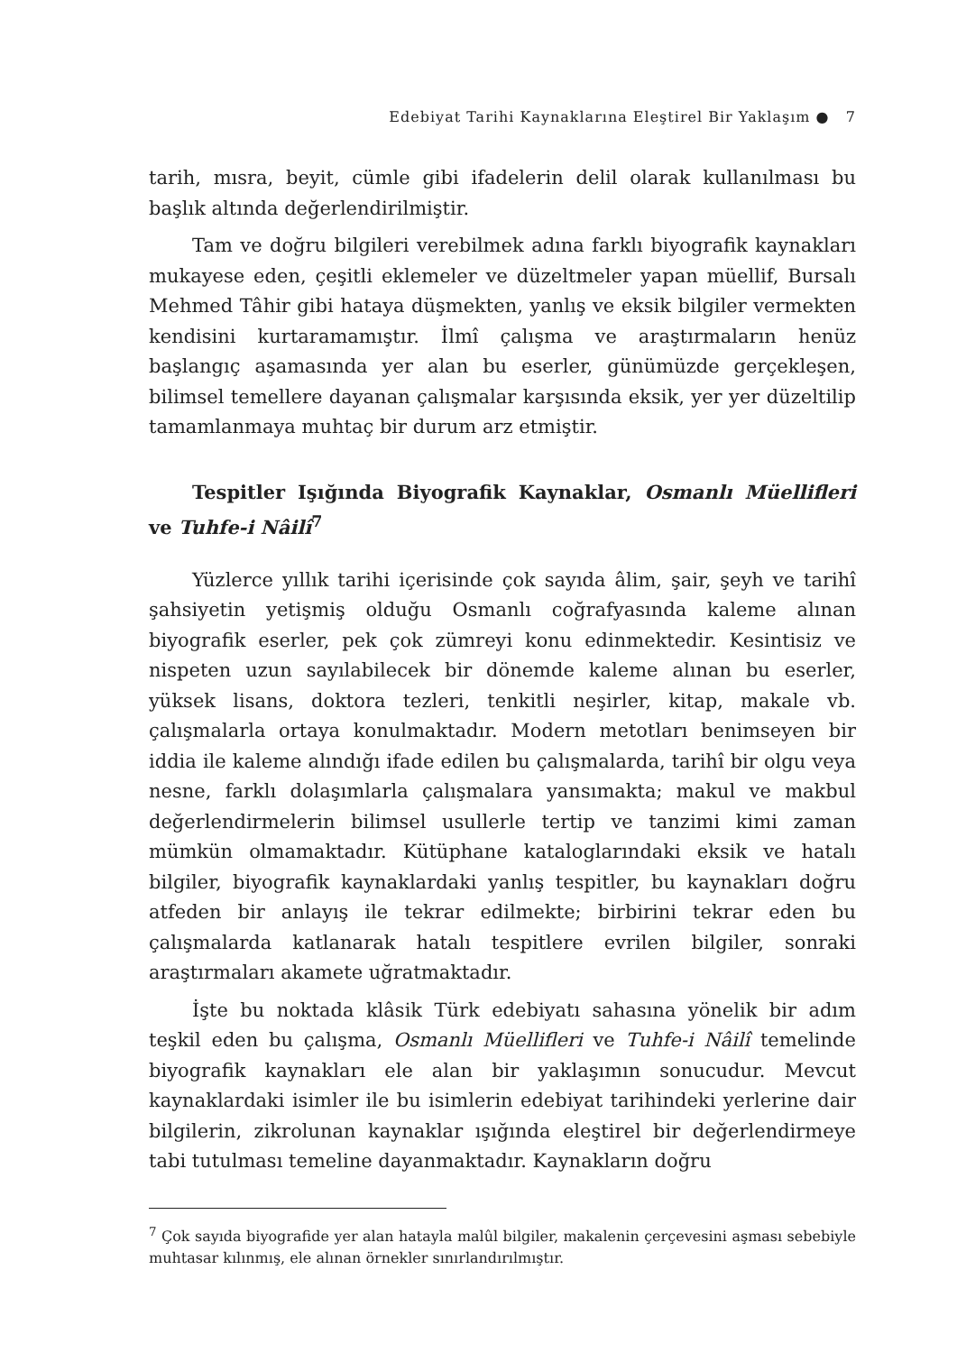Edebiyat Tarihi Kaynaklarına Eleştirel Bir Yaklaşım ● 7
tarih, mısra, beyit, cümle gibi ifadelerin delil olarak kullanılması bu başlık altında değerlendirilmiştir.
Tam ve doğru bilgileri verebilmek adına farklı biyografik kaynakları mukayese eden, çeşitli eklemeler ve düzeltmeler yapan müellif, Bursalı Mehmed Tâhir gibi hataya düşmekten, yanlış ve eksik bilgiler vermekten kendisini kurtaramamıştır. İlmî çalışma ve araştırmaların henüz başlangıç aşamasında yer alan bu eserler, günümüzde gerçekleşen, bilimsel temellere dayanan çalışmalar karşısında eksik, yer yer düzeltilip tamamlanmaya muhtaç bir durum arz etmiştir.
Tespitler Işığında Biyografik Kaynaklar, Osmanlı Müellifleri ve Tuhfe-i Nâilî<sup>7</sup>
Yüzlerce yıllık tarihi içerisinde çok sayıda âlim, şair, şeyh ve tarihî şahsiyetin yetişmiş olduğu Osmanlı coğrafyasında kaleme alınan biyografik eserler, pek çok zümreyi konu edinmektedir. Kesintisiz ve nispeten uzun sayılabilecek bir dönemde kaleme alınan bu eserler, yüksek lisans, doktora tezleri, tenkitli neşirler, kitap, makale vb. çalışmalarla ortaya konulmaktadır. Modern metotları benimseyen bir iddia ile kaleme alındığı ifade edilen bu çalışmalarda, tarihî bir olgu veya nesne, farklı dolaşımlarla çalışmalara yansımakta; makul ve makbul değerlendirmelerin bilimsel usullerle tertip ve tanzimi kimi zaman mümkün olmamaktadır. Kütüphane kataloglarındaki eksik ve hatalı bilgiler, biyografik kaynaklardaki yanlış tespitler, bu kaynakları doğru atfeden bir anlayış ile tekrar edilmekte; birbirini tekrar eden bu çalışmalarda katlanarak hatalı tespitlere evrilen bilgiler, sonraki araştırmaları akamete uğratmaktadır.
İşte bu noktada klâsik Türk edebiyatı sahasına yönelik bir adım teşkil eden bu çalışma, Osmanlı Müellifleri ve Tuhfe-i Nâilî temelinde biyografik kaynakları ele alan bir yaklaşımın sonucudur. Mevcut kaynaklardaki isimler ile bu isimlerin edebiyat tarihindeki yerlerine dair bilgilerin, zikrolunan kaynaklar ışığında eleştirel bir değerlendirmeye tabi tutulması temeline dayanmaktadır. Kaynakların doğru
<sup>7</sup> Çok sayıda biyografide yer alan hatayla malûl bilgiler, makalenin çerçevesini aşması sebebiyle muhtasar kılınmış, ele alınan örnekler sınırlandırılmıştır.